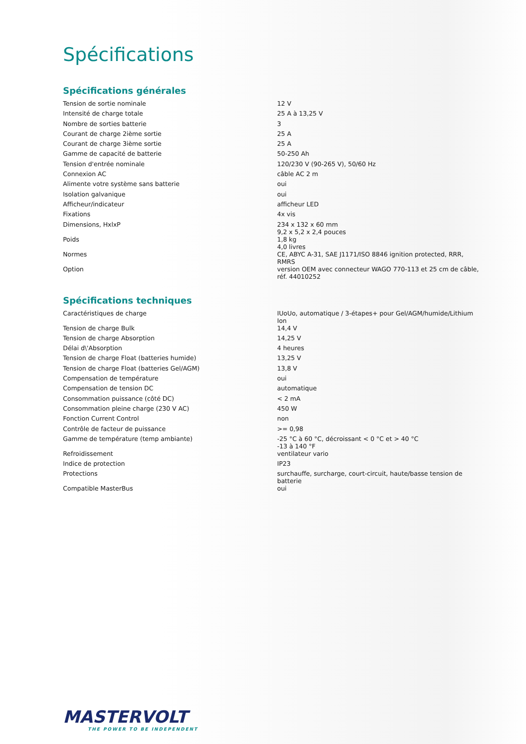Spécifications
Spécifications générales
| Tension de sortie nominale | 12 V |
| Intensité de charge totale | 25 A à 13,25 V |
| Nombre de sorties batterie | 3 |
| Courant de charge 2ième sortie | 25 A |
| Courant de charge 3ième sortie | 25 A |
| Gamme de capacité de batterie | 50-250 Ah |
| Tension d'entrée nominale | 120/230 V (90-265 V), 50/60 Hz |
| Connexion AC | câble AC 2 m |
| Alimente votre système sans batterie | oui |
| Isolation galvanique | oui |
| Afficheur/indicateur | afficheur LED |
| Fixations | 4x vis |
| Dimensions, HxlxP | 234 x 132 x 60 mm 9,2 x 5,2 x 2,4 pouces |
| Poids | 1,8 kg 4,0 livres |
| Normes | CE, ABYC A-31, SAE J1171/ISO 8846 ignition protected, RRR, RMRS |
| Option | version OEM avec connecteur WAGO 770-113 et 25 cm de câble, réf. 44010252 |
Spécifications techniques
| Caractéristiques de charge | IUoUo, automatique / 3-étapes+ pour Gel/AGM/humide/Lithium Ion |
| Tension de charge Bulk | 14,4 V |
| Tension de charge Absorption | 14,25 V |
| Délai d\'Absorption | 4 heures |
| Tension de charge Float (batteries humide) | 13,25 V |
| Tension de charge Float (batteries Gel/AGM) | 13,8 V |
| Compensation de température | oui |
| Compensation de tension DC | automatique |
| Consommation puissance (côté DC) | < 2 mA |
| Consommation pleine charge (230 V AC) | 450 W |
| Fonction Current Control | non |
| Contrôle de facteur de puissance | >= 0,98 |
| Gamme de température (temp ambiante) | -25 °C à 60 °C, décroissant < 0 °C et > 40 °C -13 à 140 °F |
| Refroidissement | ventilateur vario |
| Indice de protection | IP23 |
| Protections | surchauffe, surcharge, court-circuit, haute/basse tension de batterie |
| Compatible MasterBus | oui |
MASTERVOLT
THE POWER TO BE INDEPENDENT